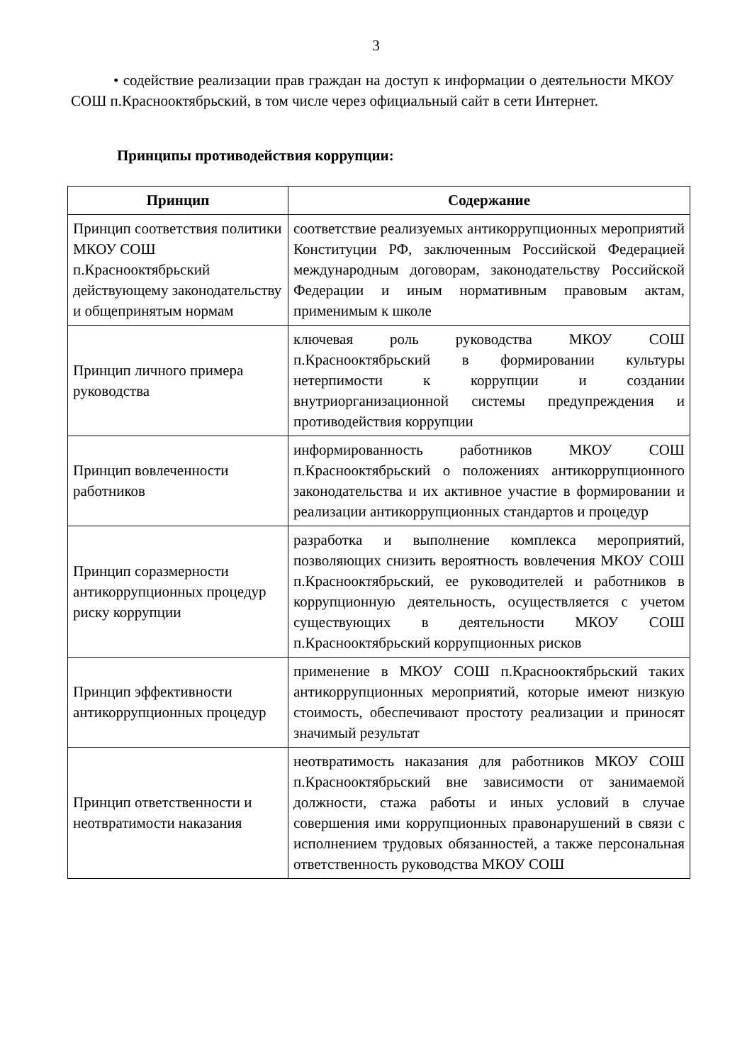3
• содействие реализации прав граждан на доступ к информации о деятельности МКОУ СОШ п.Краснооктябрьский, в том числе через официальный сайт в сети Интернет.
Принципы противодействия коррупции:
| Принцип | Содержание |
| --- | --- |
| Принцип соответствия политики МКОУ СОШ п.Краснооктябрьский действующему законодательству и общепринятым нормам | соответствие реализуемых антикоррупционных мероприятий Конституции РФ, заключенным Российской Федерацией международным договорам, законодательству Российской Федерации и иным нормативным правовым актам, применимым к школе |
| Принцип личного примера руководства | ключевая роль руководства МКОУ СОШ п.Краснооктябрьский в формировании культуры нетерпимости к коррупции и создании внутриорганизационной системы предупреждения и противодействия коррупции |
| Принцип вовлеченности работников | информированность работников МКОУ СОШ п.Краснооктябрьский о положениях антикоррупционного законодательства и их активное участие в формировании и реализации антикоррупционных стандартов и процедур |
| Принцип соразмерности антикоррупционных процедур риску коррупции | разработка и выполнение комплекса мероприятий, позволяющих снизить вероятность вовлечения МКОУ СОШ п.Краснооктябрьский, ее руководителей и работников в коррупционную деятельность, осуществляется с учетом существующих в деятельности МКОУ СОШ п.Краснооктябрьский коррупционных рисков |
| Принцип эффективности антикоррупционных процедур | применение в МКОУ СОШ п.Краснооктябрьский таких антикоррупционных мероприятий, которые имеют низкую стоимость, обеспечивают простоту реализации и приносят значимый результат |
| Принцип ответственности и неотвратимости наказания | неотвратимость наказания для работников МКОУ СОШ п.Краснооктябрьский вне зависимости от занимаемой должности, стажа работы и иных условий в случае совершения ими коррупционных правонарушений в связи с исполнением трудовых обязанностей, а также персональная ответственность руководства МКОУ СОШ |